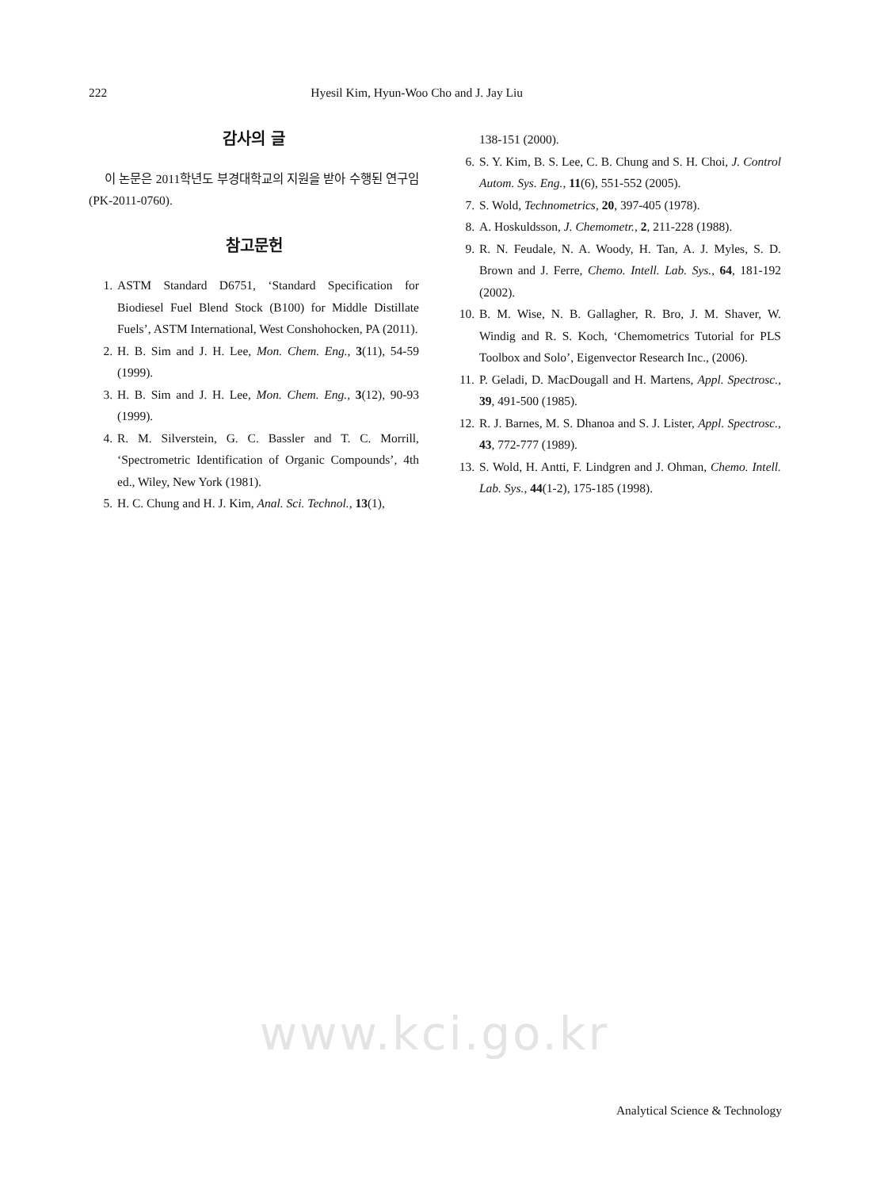222 Hyesil Kim, Hyun-Woo Cho and J. Jay Liu
감사의 글
이 논문은 2011학년도 부경대학교의 지원을 받아 수행된 연구임(PK-2011-0760).
참고문헌
1. ASTM Standard D6751, ‘Standard Specification for Biodiesel Fuel Blend Stock (B100) for Middle Distillate Fuels’, ASTM International, West Conshohocken, PA (2011).
2. H. B. Sim and J. H. Lee, Mon. Chem. Eng., 3(11), 54-59 (1999).
3. H. B. Sim and J. H. Lee, Mon. Chem. Eng., 3(12), 90-93 (1999).
4. R. M. Silverstein, G. C. Bassler and T. C. Morrill, ‘Spectrometric Identification of Organic Compounds’, 4th ed., Wiley, New York (1981).
5. H. C. Chung and H. J. Kim, Anal. Sci. Technol., 13(1),
138-151 (2000).
6. S. Y. Kim, B. S. Lee, C. B. Chung and S. H. Choi, J. Control Autom. Sys. Eng., 11(6), 551-552 (2005).
7. S. Wold, Technometrics, 20, 397-405 (1978).
8. A. Hoskuldsson, J. Chemometr., 2, 211-228 (1988).
9. R. N. Feudale, N. A. Woody, H. Tan, A. J. Myles, S. D. Brown and J. Ferre, Chemo. Intell. Lab. Sys., 64, 181-192 (2002).
10. B. M. Wise, N. B. Gallagher, R. Bro, J. M. Shaver, W. Windig and R. S. Koch, ‘Chemometrics Tutorial for PLS Toolbox and Solo’, Eigenvector Research Inc., (2006).
11. P. Geladi, D. MacDougall and H. Martens, Appl. Spectrosc., 39, 491-500 (1985).
12. R. J. Barnes, M. S. Dhanoa and S. J. Lister, Appl. Spectrosc., 43, 772-777 (1989).
13. S. Wold, H. Antti, F. Lindgren and J. Ohman, Chemo. Intell. Lab. Sys., 44(1-2), 175-185 (1998).
www.kci.go.kr
Analytical Science & Technology